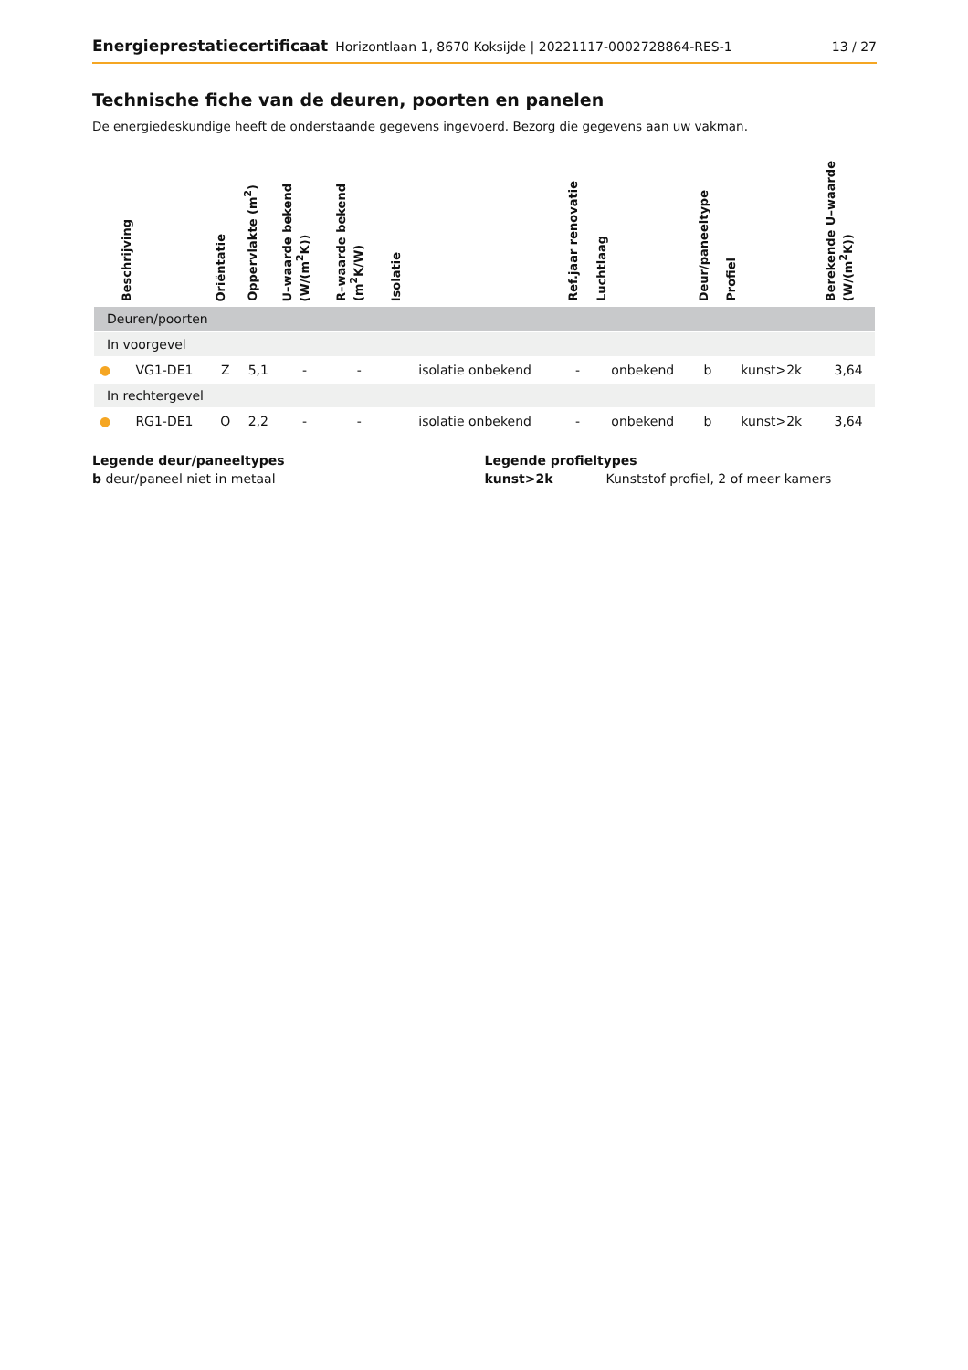Energieprestatiecertificaat Horizontlaan 1, 8670 Koksijde | 20221117-0002728864-RES-1 13 / 27
Technische fiche van de deuren, poorten en panelen
De energiedeskundige heeft de onderstaande gegevens ingevoerd. Bezorg die gegevens aan uw vakman.
| | Beschrijving | Oriëntatie | Oppervlakte (m<sup>2</sup>) | U–waarde bekend (W/(m<sup>2</sup>K)) | R–waarde bekend (m<sup>2</sup>K/W) | Isolatie | Ref.jaar renovatie | Luchtlaag | Deur/paneeltype | Profiel | Berekende U–waarde (W/(m<sup>2</sup>K)) |
| --- | --- | --- | --- | --- | --- | --- | --- | --- | --- | --- | --- |
| Deuren/poorten | | | | | | | | | | | |
| In voorgevel | | | | | | | | | | | |
| ● | VG1-DE1 | Z | 5,1 | - | - | isolatie onbekend | - | onbekend | b | kunst>2k | 3,64 |
| In rechtergevel | | | | | | | | | | | |
| ● | RG1-DE1 | O | 2,2 | - | - | isolatie onbekend | - | onbekend | b | kunst>2k | 3,64 |
Legende deur/paneeltypes
b deur/paneel niet in metaal
Legende profieltypes
kunst>2k Kunststof profiel, 2 of meer kamers